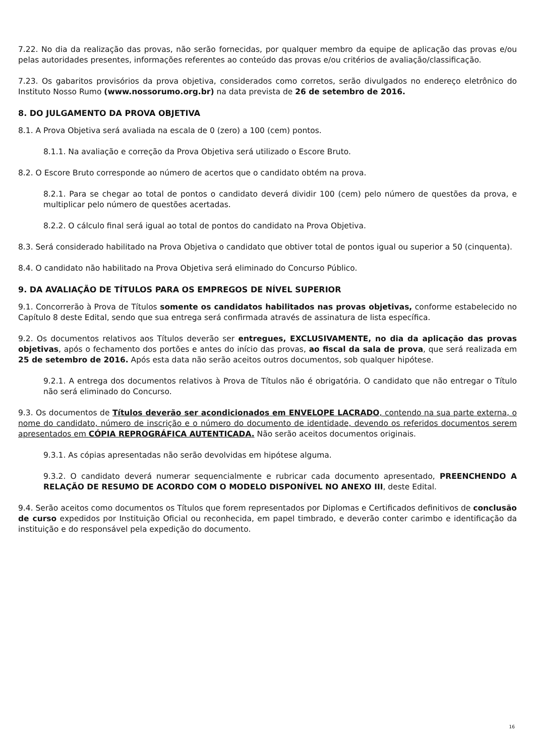7.22. No dia da realização das provas, não serão fornecidas, por qualquer membro da equipe de aplicação das provas e/ou pelas autoridades presentes, informações referentes ao conteúdo das provas e/ou critérios de avaliação/classificação.
7.23. Os gabaritos provisórios da prova objetiva, considerados como corretos, serão divulgados no endereço eletrônico do Instituto Nosso Rumo (www.nossorumo.org.br) na data prevista de 26 de setembro de 2016.
8. DO JULGAMENTO DA PROVA OBJETIVA
8.1. A Prova Objetiva será avaliada na escala de 0 (zero) a 100 (cem) pontos.
8.1.1. Na avaliação e correção da Prova Objetiva será utilizado o Escore Bruto.
8.2. O Escore Bruto corresponde ao número de acertos que o candidato obtém na prova.
8.2.1. Para se chegar ao total de pontos o candidato deverá dividir 100 (cem) pelo número de questões da prova, e multiplicar pelo número de questões acertadas.
8.2.2. O cálculo final será igual ao total de pontos do candidato na Prova Objetiva.
8.3. Será considerado habilitado na Prova Objetiva o candidato que obtiver total de pontos igual ou superior a 50 (cinquenta).
8.4. O candidato não habilitado na Prova Objetiva será eliminado do Concurso Público.
9. DA AVALIAÇÃO DE TÍTULOS PARA OS EMPREGOS DE NÍVEL SUPERIOR
9.1. Concorrerão à Prova de Títulos somente os candidatos habilitados nas provas objetivas, conforme estabelecido no Capítulo 8 deste Edital, sendo que sua entrega será confirmada através de assinatura de lista específica.
9.2. Os documentos relativos aos Títulos deverão ser entregues, EXCLUSIVAMENTE, no dia da aplicação das provas objetivas, após o fechamento dos portões e antes do início das provas, ao fiscal da sala de prova, que será realizada em 25 de setembro de 2016. Após esta data não serão aceitos outros documentos, sob qualquer hipótese.
9.2.1. A entrega dos documentos relativos à Prova de Títulos não é obrigatória. O candidato que não entregar o Título não será eliminado do Concurso.
9.3. Os documentos de Títulos deverão ser acondicionados em ENVELOPE LACRADO, contendo na sua parte externa, o nome do candidato, número de inscrição e o número do documento de identidade, devendo os referidos documentos serem apresentados em CÓPIA REPROGRÁFICA AUTENTICADA. Não serão aceitos documentos originais.
9.3.1. As cópias apresentadas não serão devolvidas em hipótese alguma.
9.3.2. O candidato deverá numerar sequencialmente e rubricar cada documento apresentado, PREENCHENDO A RELAÇÃO DE RESUMO DE ACORDO COM O MODELO DISPONÍVEL NO ANEXO III, deste Edital.
9.4. Serão aceitos como documentos os Títulos que forem representados por Diplomas e Certificados definitivos de conclusão de curso expedidos por Instituição Oficial ou reconhecida, em papel timbrado, e deverão conter carimbo e identificação da instituição e do responsável pela expedição do documento.
16